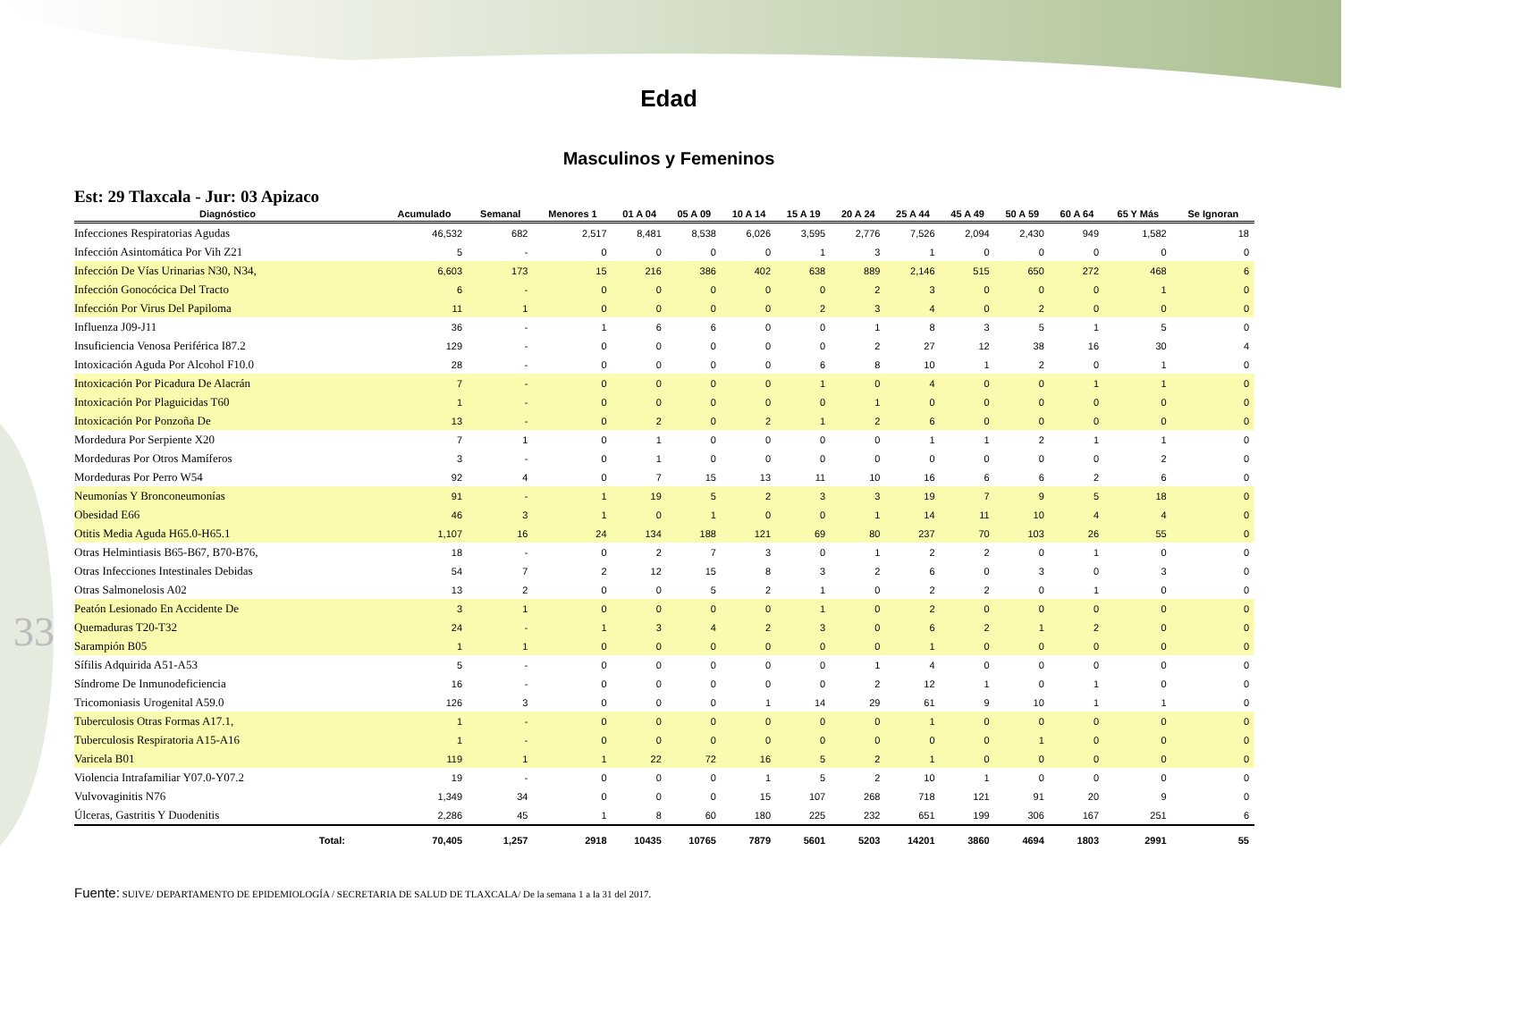33
Edad
Masculinos y Femeninos
Est: 29 Tlaxcala - Jur: 03 Apizaco
| Diagnóstico | Acumulado | Semanal | Menores 1 | 01 A 04 | 05 A 09 | 10 A 14 | 15 A 19 | 20 A 24 | 25 A 44 | 45 A 49 | 50 A 59 | 60 A 64 | 65 Y Más | Se Ignoran |
| --- | --- | --- | --- | --- | --- | --- | --- | --- | --- | --- | --- | --- | --- | --- |
| Infecciones Respiratorias Agudas | 46,532 | 682 | 2,517 | 8,481 | 8,538 | 6,026 | 3,595 | 2,776 | 7,526 | 2,094 | 2,430 | 949 | 1,582 | 18 |
| Infección Asintomática Por Vih Z21 | 5 | - | 0 | 0 | 0 | 0 | 1 | 3 | 1 | 0 | 0 | 0 | 0 | 0 |
| Infección De Vías Urinarias N30, N34, | 6,603 | 173 | 15 | 216 | 386 | 402 | 638 | 889 | 2,146 | 515 | 650 | 272 | 468 | 6 |
| Infección Gonocócica Del Tracto | 6 | - | 0 | 0 | 0 | 0 | 0 | 2 | 3 | 0 | 0 | 0 | 1 | 0 |
| Infección Por Virus Del Papiloma | 11 | 1 | 0 | 0 | 0 | 0 | 2 | 3 | 4 | 0 | 2 | 0 | 0 | 0 |
| Influenza J09-J11 | 36 | - | 1 | 6 | 6 | 0 | 0 | 1 | 8 | 3 | 5 | 1 | 5 | 0 |
| Insuficiencia Venosa Periférica I87.2 | 129 | - | 0 | 0 | 0 | 0 | 0 | 2 | 27 | 12 | 38 | 16 | 30 | 4 |
| Intoxicación Aguda Por Alcohol F10.0 | 28 | - | 0 | 0 | 0 | 0 | 6 | 8 | 10 | 1 | 2 | 0 | 1 | 0 |
| Intoxicación Por Picadura De Alacrán | 7 | - | 0 | 0 | 0 | 0 | 1 | 0 | 4 | 0 | 0 | 1 | 1 | 0 |
| Intoxicación Por Plaguicidas T60 | 1 | - | 0 | 0 | 0 | 0 | 0 | 1 | 0 | 0 | 0 | 0 | 0 | 0 |
| Intoxicación Por Ponzoña De | 13 | - | 0 | 2 | 0 | 2 | 1 | 2 | 6 | 0 | 0 | 0 | 0 | 0 |
| Mordedura Por Serpiente X20 | 7 | 1 | 0 | 1 | 0 | 0 | 0 | 0 | 1 | 1 | 2 | 1 | 1 | 0 |
| Mordeduras Por Otros Mamíferos | 3 | - | 0 | 1 | 0 | 0 | 0 | 0 | 0 | 0 | 0 | 0 | 2 | 0 |
| Mordeduras Por Perro W54 | 92 | 4 | 0 | 7 | 15 | 13 | 11 | 10 | 16 | 6 | 6 | 2 | 6 | 0 |
| Neumonías Y Bronconeumonías | 91 | - | 1 | 19 | 5 | 2 | 3 | 3 | 19 | 7 | 9 | 5 | 18 | 0 |
| Obesidad E66 | 46 | 3 | 1 | 0 | 1 | 0 | 0 | 1 | 14 | 11 | 10 | 4 | 4 | 0 |
| Otitis Media Aguda H65.0-H65.1 | 1,107 | 16 | 24 | 134 | 188 | 121 | 69 | 80 | 237 | 70 | 103 | 26 | 55 | 0 |
| Otras Helmintiasis B65-B67, B70-B76, | 18 | - | 0 | 2 | 7 | 3 | 0 | 1 | 2 | 2 | 0 | 1 | 0 | 0 |
| Otras Infecciones Intestinales Debidas | 54 | 7 | 2 | 12 | 15 | 8 | 3 | 2 | 6 | 0 | 3 | 0 | 3 | 0 |
| Otras Salmonelosis A02 | 13 | 2 | 0 | 0 | 5 | 2 | 1 | 0 | 2 | 2 | 0 | 1 | 0 | 0 |
| Peatón Lesionado En Accidente De | 3 | 1 | 0 | 0 | 0 | 0 | 1 | 0 | 2 | 0 | 0 | 0 | 0 | 0 |
| Quemaduras T20-T32 | 24 | - | 1 | 3 | 4 | 2 | 3 | 0 | 6 | 2 | 1 | 2 | 0 | 0 |
| Sarampión B05 | 1 | 1 | 0 | 0 | 0 | 0 | 0 | 0 | 1 | 0 | 0 | 0 | 0 | 0 |
| Sífilis Adquirida A51-A53 | 5 | - | 0 | 0 | 0 | 0 | 0 | 1 | 4 | 0 | 0 | 0 | 0 | 0 |
| Síndrome De Inmunodeficiencia | 16 | - | 0 | 0 | 0 | 0 | 0 | 2 | 12 | 1 | 0 | 1 | 0 | 0 |
| Tricomoniasis Urogenital A59.0 | 126 | 3 | 0 | 0 | 0 | 1 | 14 | 29 | 61 | 9 | 10 | 1 | 1 | 0 |
| Tuberculosis Otras Formas A17.1, | 1 | - | 0 | 0 | 0 | 0 | 0 | 0 | 1 | 0 | 0 | 0 | 0 | 0 |
| Tuberculosis Respiratoria A15-A16 | 1 | - | 0 | 0 | 0 | 0 | 0 | 0 | 0 | 0 | 1 | 0 | 0 | 0 |
| Varicela B01 | 119 | 1 | 1 | 22 | 72 | 16 | 5 | 2 | 1 | 0 | 0 | 0 | 0 | 0 |
| Violencia Intrafamiliar Y07.0-Y07.2 | 19 | - | 0 | 0 | 0 | 1 | 5 | 2 | 10 | 1 | 0 | 0 | 0 | 0 |
| Vulvovaginitis N76 | 1,349 | 34 | 0 | 0 | 0 | 15 | 107 | 268 | 718 | 121 | 91 | 20 | 9 | 0 |
| Úlceras, Gastritis Y Duodenitis | 2,286 | 45 | 1 | 8 | 60 | 180 | 225 | 232 | 651 | 199 | 306 | 167 | 251 | 6 |
| Total: | 70,405 | 1,257 | 2918 | 10435 | 10765 | 7879 | 5601 | 5203 | 14201 | 3860 | 4694 | 1803 | 2991 | 55 |
Fuente: SUIVE/ DEPARTAMENTO DE EPIDEMIOLOGÍA / SECRETARIA DE SALUD DE TLAXCALA/ De la semana 1 a la 31 del 2017.